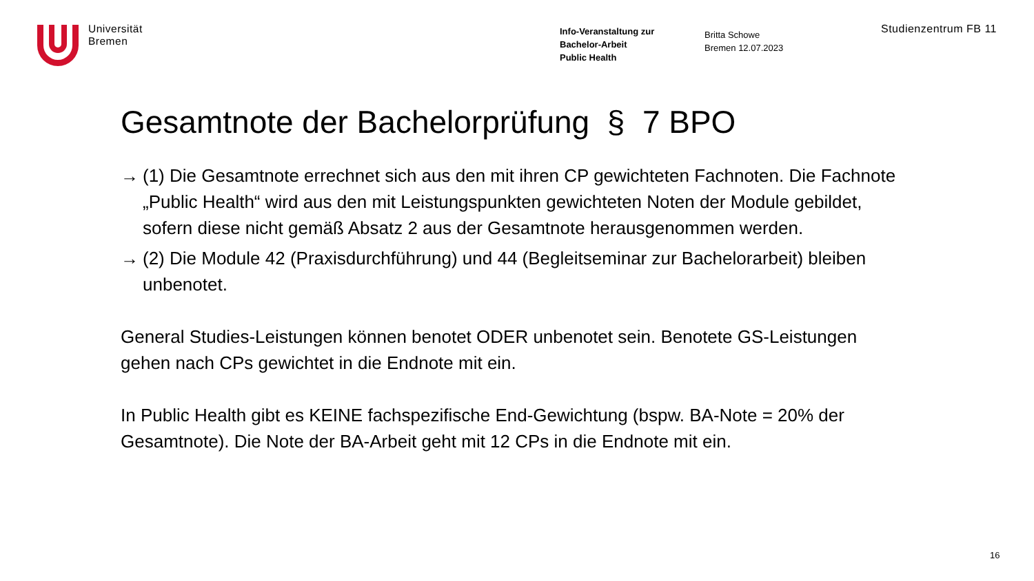Universität
Bremen
Info-Veranstaltung zur
Bachelor-Arbeit
Public Health
Britta Schowe
Bremen 12.07.2023
Studienzentrum FB 11
Gesamtnote der Bachelorprüfung § 7 BPO
→ (1) Die Gesamtnote errechnet sich aus den mit ihren CP gewichteten Fachnoten. Die Fachnote „Public Health“ wird aus den mit Leistungspunkten gewichteten Noten der Module gebildet, sofern diese nicht gemäß Absatz 2 aus der Gesamtnote herausgenommen werden.
→ (2) Die Module 42 (Praxisdurchführung) und 44 (Begleitseminar zur Bachelorarbeit) bleiben unbenotet.
General Studies-Leistungen können benotet ODER unbenotet sein. Benotete GS-Leistungen gehen nach CPs gewichtet in die Endnote mit ein.
In Public Health gibt es KEINE fachspezifische End-Gewichtung (bspw. BA-Note = 20% der Gesamtnote). Die Note der BA-Arbeit geht mit 12 CPs in die Endnote mit ein.
16